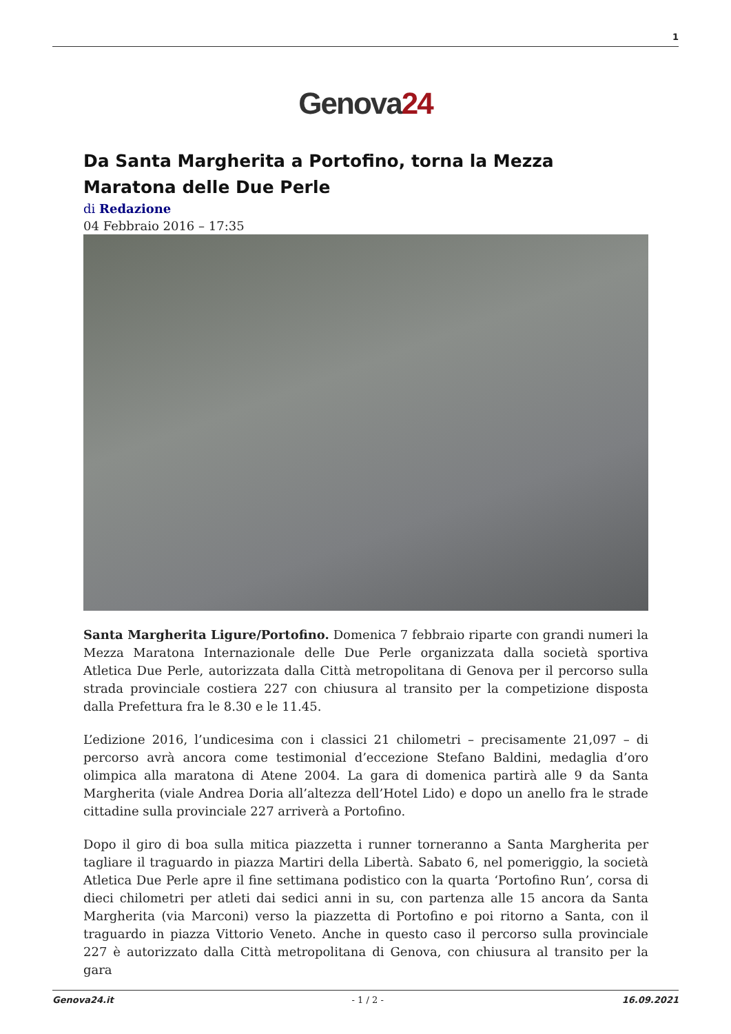1
Genova24
Da Santa Margherita a Portofino, torna la Mezza Maratona delle Due Perle
di Redazione
04 Febbraio 2016 – 17:35
Santa Margherita Ligure/Portofino. Domenica 7 febbraio riparte con grandi numeri la Mezza Maratona Internazionale delle Due Perle organizzata dalla società sportiva Atletica Due Perle, autorizzata dalla Città metropolitana di Genova per il percorso sulla strada provinciale costiera 227 con chiusura al transito per la competizione disposta dalla Prefettura fra le 8.30 e le 11.45.
L’edizione 2016, l’undicesima con i classici 21 chilometri – precisamente 21,097 – di percorso avrà ancora come testimonial d’eccezione Stefano Baldini, medaglia d’oro olimpica alla maratona di Atene 2004. La gara di domenica partirà alle 9 da Santa Margherita (viale Andrea Doria all’altezza dell’Hotel Lido) e dopo un anello fra le strade cittadine sulla provinciale 227 arriverà a Portofino.
Dopo il giro di boa sulla mitica piazzetta i runner torneranno a Santa Margherita per tagliare il traguardo in piazza Martiri della Libertà. Sabato 6, nel pomeriggio, la società Atletica Due Perle apre il fine settimana podistico con la quarta ‘Portofino Run’, corsa di dieci chilometri per atleti dai sedici anni in su, con partenza alle 15 ancora da Santa Margherita (via Marconi) verso la piazzetta di Portofino e poi ritorno a Santa, con il traguardo in piazza Vittorio Veneto. Anche in questo caso il percorso sulla provinciale 227 è autorizzato dalla Città metropolitana di Genova, con chiusura al transito per la gara
Genova24.it - 1 / 2 - 16.09.2021